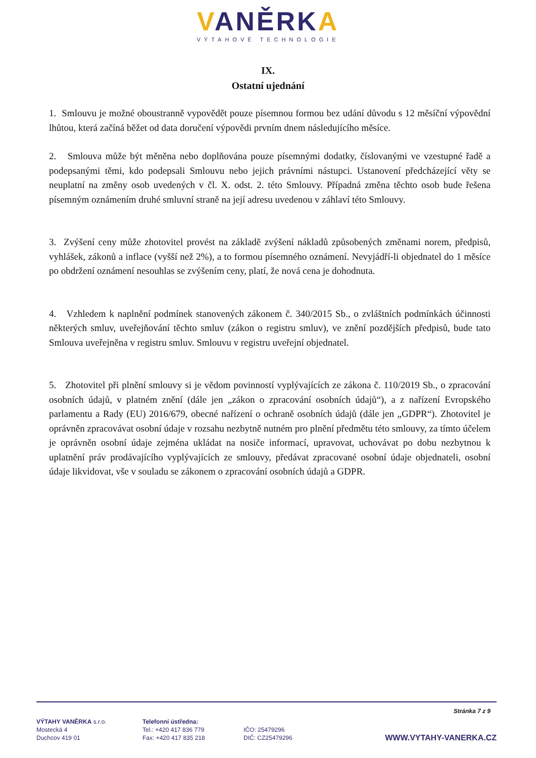VANĚRKA
VÝTAHOVÉ TECHNOLOGIE
IX.
Ostatní ujednání
1. Smlouvu je možné oboustranně vypovědět pouze písemnou formou bez udání důvodu s 12 měsíční výpovědní lhůtou, která začíná běžet od data doručení výpovědi prvním dnem následujícího měsíce.
2. Smlouva může být měněna nebo doplňována pouze písemnými dodatky, číslovanými ve vzestupné řadě a podepsanými těmi, kdo podepsali Smlouvu nebo jejich právními nástupci. Ustanovení předcházející věty se neuplatní na změny osob uvedených v čl. X. odst. 2. této Smlouvy. Případná změna těchto osob bude řešena písemným oznámením druhé smluvní straně na její adresu uvedenou v záhlaví této Smlouvy.
3. Zvýšení ceny může zhotovitel provést na základě zvýšení nákladů způsobených změnami norem, předpisů, vyhlášek, zákonů a inflace (vyšší než 2%), a to formou písemného oznámení. Nevyjádří-li objednatel do 1 měsíce po obdržení oznámení nesouhlas se zvýšením ceny, platí, že nová cena je dohodnuta.
4. Vzhledem k naplnění podmínek stanovených zákonem č. 340/2015 Sb., o zvláštních podmínkách účinnosti některých smluv, uveřejňování těchto smluv (zákon o registru smluv), ve znění pozdějších předpisů, bude tato Smlouva uveřejněna v registru smluv. Smlouvu v registru uveřejní objednatel.
5. Zhotovitel při plnění smlouvy si je vědom povinností vyplývajících ze zákona č. 110/2019 Sb., o zpracování osobních údajů, v platném znění (dále jen „zákon o zpracování osobních údajů“), a z nařízení Evropského parlamentu a Rady (EU) 2016/679, obecné nařízení o ochraně osobních údajů (dále jen „GDPR“). Zhotovitel je oprávněn zpracovávat osobní údaje v rozsahu nezbytně nutném pro plnění předmětu této smlouvy, za tímto účelem je oprávněn osobní údaje zejména ukládat na nosiče informací, upravovat, uchovávat po dobu nezbytnou k uplatnění práv prodávajícího vyplývajících ze smlouvy, předávat zpracované osobní údaje objednateli, osobní údaje likvidovat, vše v souladu se zákonem o zpracování osobních údajů a GDPR.
Stránka 7 z 9
VÝTAHY VANĚRKA s.r.o.
Mostecká 4
Duchcov 419 01
Telefonní ústředna:
Tel.: +420 417 836 779
Fax: +420 417 835 218
IČO: 25479296
DIČ: CZ25479296
WWW.VYTAHY-VANERKA.CZ